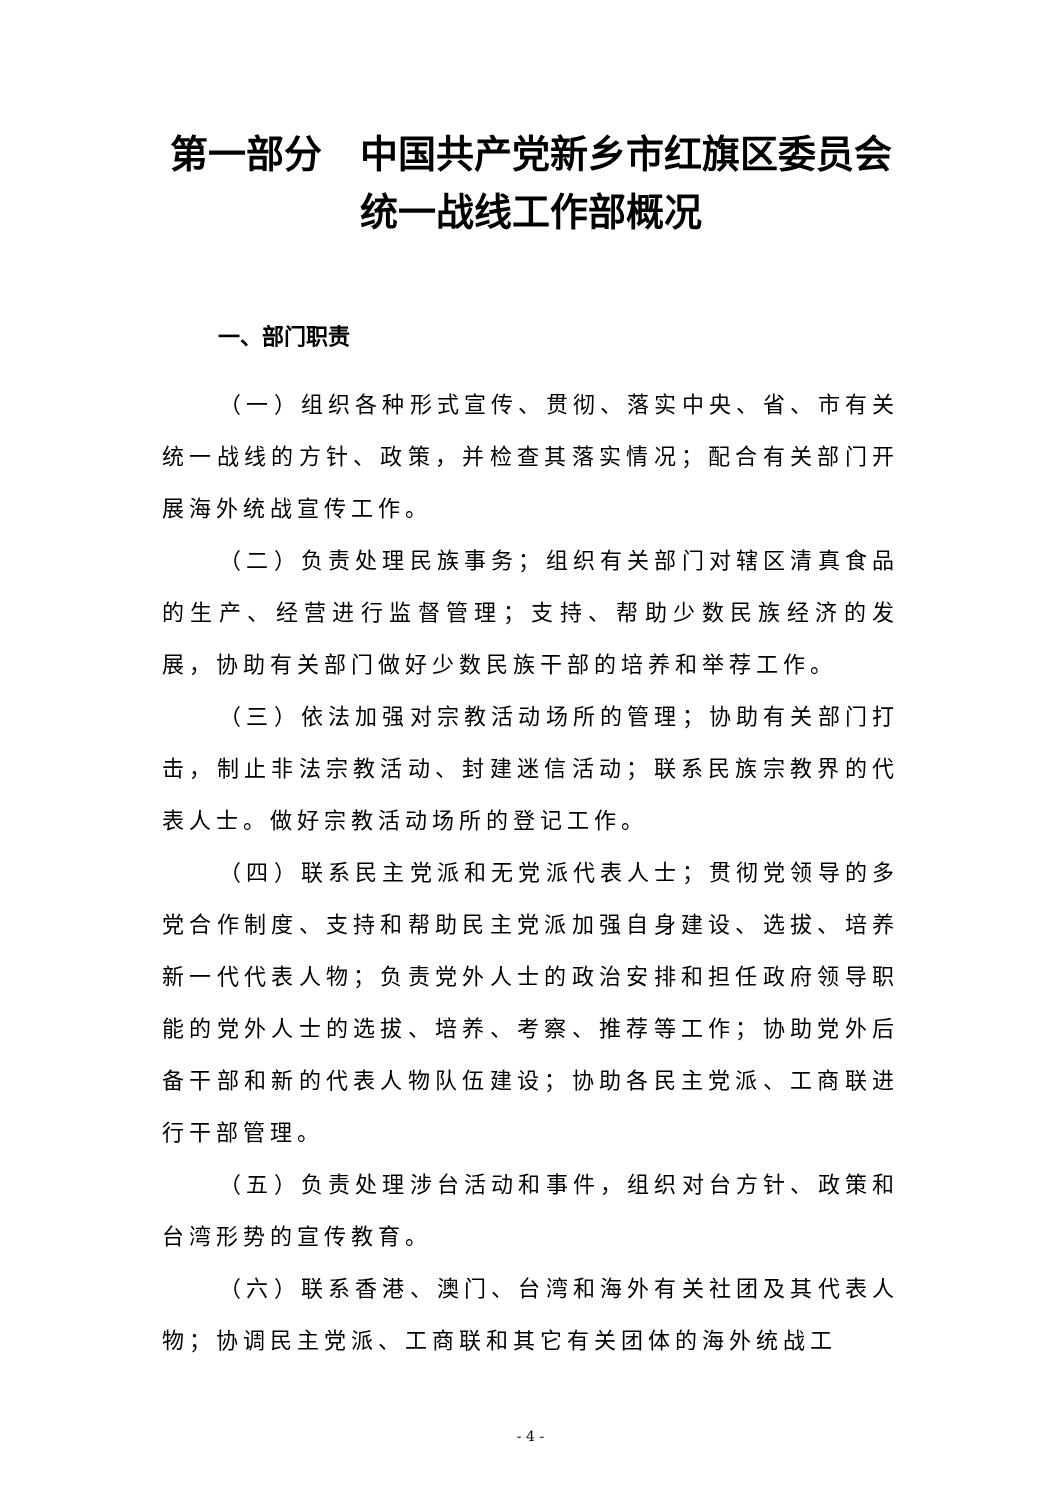第一部分　中国共产党新乡市红旗区委员会统一战线工作部概况
一、部门职责
（一）组织各种形式宣传、贯彻、落实中央、省、市有关统一战线的方针、政策，并检查其落实情况；配合有关部门开展海外统战宣传工作。
（二）负责处理民族事务；组织有关部门对辖区清真食品的生产、经营进行监督管理；支持、帮助少数民族经济的发展，协助有关部门做好少数民族干部的培养和举荐工作。
（三）依法加强对宗教活动场所的管理；协助有关部门打击，制止非法宗教活动、封建迷信活动；联系民族宗教界的代表人士。做好宗教活动场所的登记工作。
（四）联系民主党派和无党派代表人士；贯彻党领导的多党合作制度、支持和帮助民主党派加强自身建设、选拔、培养新一代代表人物；负责党外人士的政治安排和担任政府领导职能的党外人士的选拔、培养、考察、推荐等工作；协助党外后备干部和新的代表人物队伍建设；协助各民主党派、工商联进行干部管理。
（五）负责处理涉台活动和事件，组织对台方针、政策和台湾形势的宣传教育。
（六）联系香港、澳门、台湾和海外有关社团及其代表人物；协调民主党派、工商联和其它有关团体的海外统战工
- 4 -